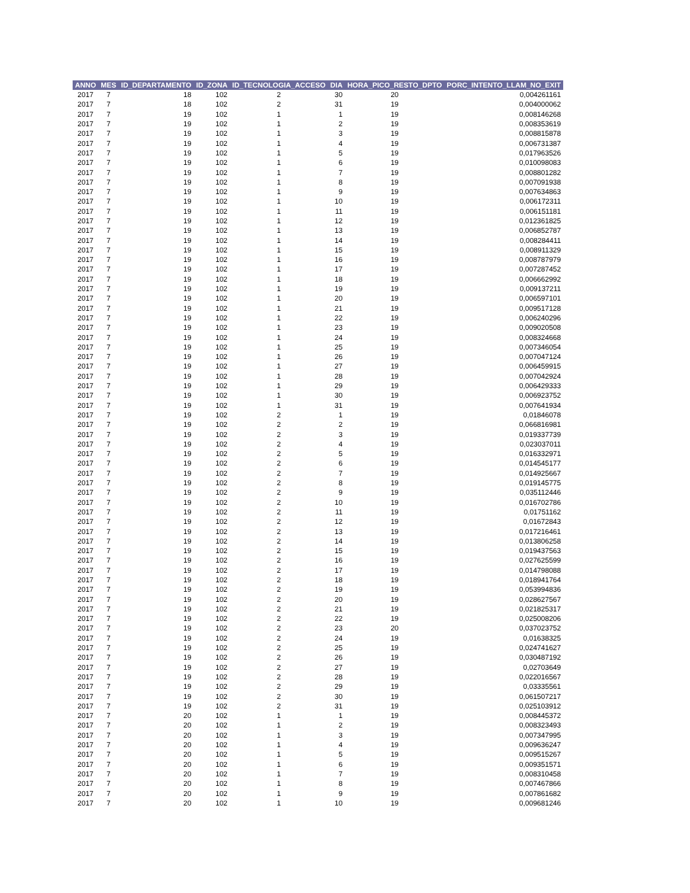| ANNO | MES | ID_DEPARTAMENTO | ID_ZONA | ID_TECNOLOGIA_ACCESO | DIA | HORA_PICO_RESTO_DPTO | PORC_INTENTO_LLAM_NO_EXIT |
| --- | --- | --- | --- | --- | --- | --- | --- |
| 2017 | 7 | 18 | 102 | 2 | 30 | 20 | 0,004261161 |
| 2017 | 7 | 18 | 102 | 2 | 31 | 19 | 0,004000062 |
| 2017 | 7 | 19 | 102 | 1 | 1 | 19 | 0,008146268 |
| 2017 | 7 | 19 | 102 | 1 | 2 | 19 | 0,008353619 |
| 2017 | 7 | 19 | 102 | 1 | 3 | 19 | 0,008815878 |
| 2017 | 7 | 19 | 102 | 1 | 4 | 19 | 0,006731387 |
| 2017 | 7 | 19 | 102 | 1 | 5 | 19 | 0,017963526 |
| 2017 | 7 | 19 | 102 | 1 | 6 | 19 | 0,010098083 |
| 2017 | 7 | 19 | 102 | 1 | 7 | 19 | 0,008801282 |
| 2017 | 7 | 19 | 102 | 1 | 8 | 19 | 0,007091938 |
| 2017 | 7 | 19 | 102 | 1 | 9 | 19 | 0,007634863 |
| 2017 | 7 | 19 | 102 | 1 | 10 | 19 | 0,006172311 |
| 2017 | 7 | 19 | 102 | 1 | 11 | 19 | 0,006151181 |
| 2017 | 7 | 19 | 102 | 1 | 12 | 19 | 0,012361825 |
| 2017 | 7 | 19 | 102 | 1 | 13 | 19 | 0,006852787 |
| 2017 | 7 | 19 | 102 | 1 | 14 | 19 | 0,008284411 |
| 2017 | 7 | 19 | 102 | 1 | 15 | 19 | 0,008911329 |
| 2017 | 7 | 19 | 102 | 1 | 16 | 19 | 0,008787979 |
| 2017 | 7 | 19 | 102 | 1 | 17 | 19 | 0,007287452 |
| 2017 | 7 | 19 | 102 | 1 | 18 | 19 | 0,006662992 |
| 2017 | 7 | 19 | 102 | 1 | 19 | 19 | 0,009137211 |
| 2017 | 7 | 19 | 102 | 1 | 20 | 19 | 0,006597101 |
| 2017 | 7 | 19 | 102 | 1 | 21 | 19 | 0,009517128 |
| 2017 | 7 | 19 | 102 | 1 | 22 | 19 | 0,006240296 |
| 2017 | 7 | 19 | 102 | 1 | 23 | 19 | 0,009020508 |
| 2017 | 7 | 19 | 102 | 1 | 24 | 19 | 0,008324668 |
| 2017 | 7 | 19 | 102 | 1 | 25 | 19 | 0,007346054 |
| 2017 | 7 | 19 | 102 | 1 | 26 | 19 | 0,007047124 |
| 2017 | 7 | 19 | 102 | 1 | 27 | 19 | 0,006459915 |
| 2017 | 7 | 19 | 102 | 1 | 28 | 19 | 0,007042924 |
| 2017 | 7 | 19 | 102 | 1 | 29 | 19 | 0,006429333 |
| 2017 | 7 | 19 | 102 | 1 | 30 | 19 | 0,006923752 |
| 2017 | 7 | 19 | 102 | 1 | 31 | 19 | 0,007641934 |
| 2017 | 7 | 19 | 102 | 2 | 1 | 19 | 0,01846078 |
| 2017 | 7 | 19 | 102 | 2 | 2 | 19 | 0,066816981 |
| 2017 | 7 | 19 | 102 | 2 | 3 | 19 | 0,019337739 |
| 2017 | 7 | 19 | 102 | 2 | 4 | 19 | 0,023037011 |
| 2017 | 7 | 19 | 102 | 2 | 5 | 19 | 0,016332971 |
| 2017 | 7 | 19 | 102 | 2 | 6 | 19 | 0,014545177 |
| 2017 | 7 | 19 | 102 | 2 | 7 | 19 | 0,014925667 |
| 2017 | 7 | 19 | 102 | 2 | 8 | 19 | 0,019145775 |
| 2017 | 7 | 19 | 102 | 2 | 9 | 19 | 0,035112446 |
| 2017 | 7 | 19 | 102 | 2 | 10 | 19 | 0,016702786 |
| 2017 | 7 | 19 | 102 | 2 | 11 | 19 | 0,01751162 |
| 2017 | 7 | 19 | 102 | 2 | 12 | 19 | 0,01672843 |
| 2017 | 7 | 19 | 102 | 2 | 13 | 19 | 0,017216461 |
| 2017 | 7 | 19 | 102 | 2 | 14 | 19 | 0,013806258 |
| 2017 | 7 | 19 | 102 | 2 | 15 | 19 | 0,019437563 |
| 2017 | 7 | 19 | 102 | 2 | 16 | 19 | 0,027625599 |
| 2017 | 7 | 19 | 102 | 2 | 17 | 19 | 0,014798088 |
| 2017 | 7 | 19 | 102 | 2 | 18 | 19 | 0,018941764 |
| 2017 | 7 | 19 | 102 | 2 | 19 | 19 | 0,053994836 |
| 2017 | 7 | 19 | 102 | 2 | 20 | 19 | 0,028627567 |
| 2017 | 7 | 19 | 102 | 2 | 21 | 19 | 0,021825317 |
| 2017 | 7 | 19 | 102 | 2 | 22 | 19 | 0,025008206 |
| 2017 | 7 | 19 | 102 | 2 | 23 | 20 | 0,037023752 |
| 2017 | 7 | 19 | 102 | 2 | 24 | 19 | 0,01638325 |
| 2017 | 7 | 19 | 102 | 2 | 25 | 19 | 0,024741627 |
| 2017 | 7 | 19 | 102 | 2 | 26 | 19 | 0,030487192 |
| 2017 | 7 | 19 | 102 | 2 | 27 | 19 | 0,02703649 |
| 2017 | 7 | 19 | 102 | 2 | 28 | 19 | 0,022016567 |
| 2017 | 7 | 19 | 102 | 2 | 29 | 19 | 0,03335561 |
| 2017 | 7 | 19 | 102 | 2 | 30 | 19 | 0,061507217 |
| 2017 | 7 | 19 | 102 | 2 | 31 | 19 | 0,025103912 |
| 2017 | 7 | 20 | 102 | 1 | 1 | 19 | 0,008445372 |
| 2017 | 7 | 20 | 102 | 1 | 2 | 19 | 0,008323493 |
| 2017 | 7 | 20 | 102 | 1 | 3 | 19 | 0,007347995 |
| 2017 | 7 | 20 | 102 | 1 | 4 | 19 | 0,009636247 |
| 2017 | 7 | 20 | 102 | 1 | 5 | 19 | 0,009515267 |
| 2017 | 7 | 20 | 102 | 1 | 6 | 19 | 0,009351571 |
| 2017 | 7 | 20 | 102 | 1 | 7 | 19 | 0,008310458 |
| 2017 | 7 | 20 | 102 | 1 | 8 | 19 | 0,007467866 |
| 2017 | 7 | 20 | 102 | 1 | 9 | 19 | 0,007861682 |
| 2017 | 7 | 20 | 102 | 1 | 10 | 19 | 0,009681246 |